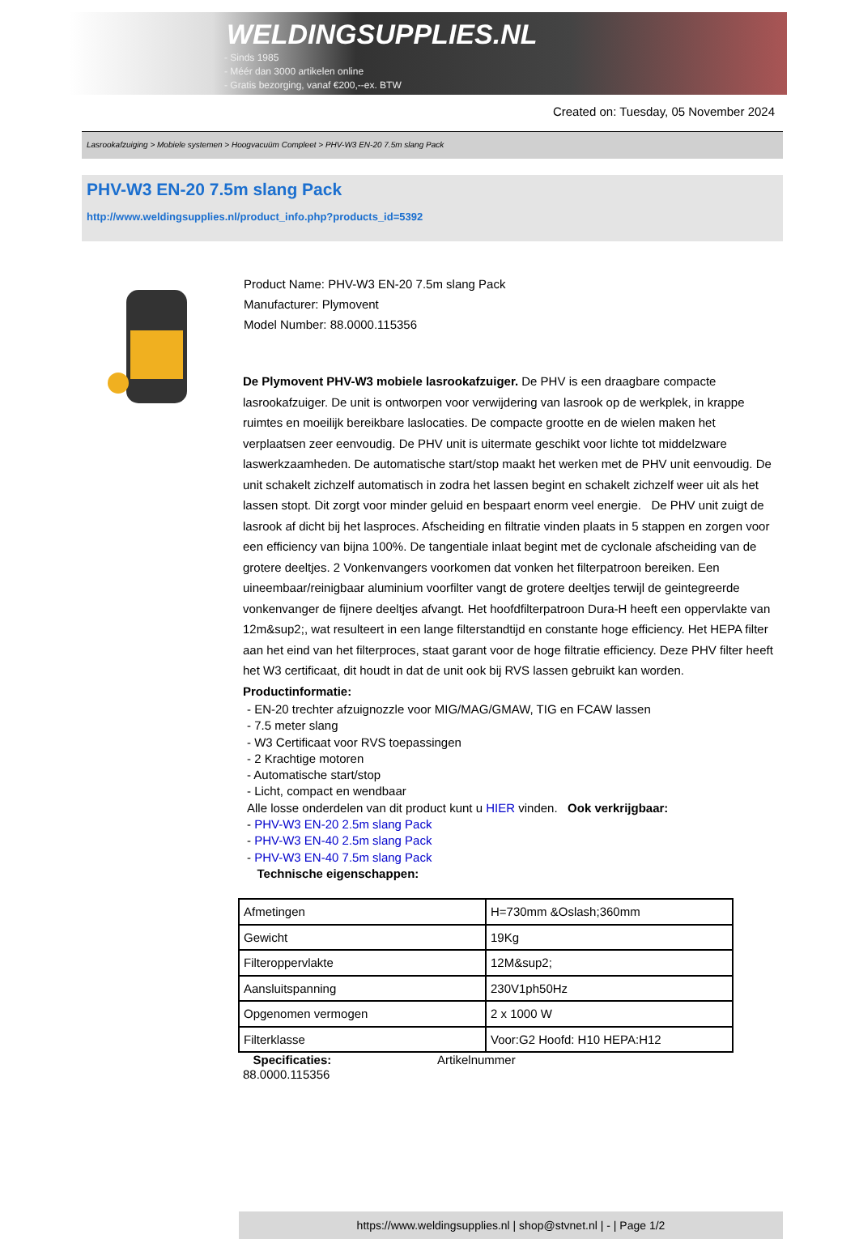WELDINGSUPPLIES.NL
- Sinds 1985
- Méér dan 3000 artikelen online
- Gratis bezorging, vanaf €200,--ex. BTW
Created on: Tuesday, 05 November 2024
Lasrookafzuiging > Mobiele systemen > Hoogvacuüm Compleet > PHV-W3 EN-20 7.5m slang Pack
PHV-W3 EN-20 7.5m slang Pack
http://www.weldingsupplies.nl/product_info.php?products_id=5392
Product Name: PHV-W3 EN-20 7.5m slang Pack
Manufacturer: Plymovent
Model Number: 88.0000.115356
De Plymovent PHV-W3 mobiele lasrookafzuiger. De PHV is een draagbare compacte lasrookafzuiger. De unit is ontworpen voor verwijdering van lasrook op de werkplek, in krappe ruimtes en moeilijk bereikbare laslocaties. De compacte grootte en de wielen maken het verplaatsen zeer eenvoudig. De PHV unit is uitermate geschikt voor lichte tot middelzware laswerkzaamheden. De automatische start/stop maakt het werken met de PHV unit eenvoudig. De unit schakelt zichzelf automatisch in zodra het lassen begint en schakelt zichzelf weer uit als het lassen stopt. Dit zorgt voor minder geluid en bespaart enorm veel energie. De PHV unit zuigt de lasrook af dicht bij het lasproces. Afscheiding en filtratie vinden plaats in 5 stappen en zorgen voor een efficiency van bijna 100%. De tangentiale inlaat begint met de cyclonale afscheiding van de grotere deeltjes. 2 Vonkenvangers voorkomen dat vonken het filterpatroon bereiken. Een uineembaar/reinigbaar aluminium voorfilter vangt de grotere deeltjes terwijl de geintegreerde vonkenvanger de fijnere deeltjes afvangt. Het hoofdfilterpatroon Dura-H heeft een oppervlakte van 12m&sup2;, wat resulteert in een lange filterstandtijd en constante hoge efficiency. Het HEPA filter aan het eind van het filterproces, staat garant voor de hoge filtratie efficiency. Deze PHV filter heeft het W3 certificaat, dit houdt in dat de unit ook bij RVS lassen gebruikt kan worden.
Productinformatie:
- EN-20 trechter afzuignozzle voor MIG/MAG/GMAW, TIG en FCAW lassen
- 7.5 meter slang
- W3 Certificaat voor RVS toepassingen
- 2 Krachtige motoren
- Automatische start/stop
- Licht, compact en wendbaar
Alle losse onderdelen van dit product kunt u HIER vinden. Ook verkrijgbaar:
- PHV-W3 EN-20 2.5m slang Pack
- PHV-W3 EN-40 2.5m slang Pack
- PHV-W3 EN-40 7.5m slang Pack
Technische eigenschappen:
| Afmetingen | H=730mm &Oslash;360mm |
| Gewicht | 19Kg |
| Filteroppervlakte | 12M&sup2; |
| Aansluitspanning | 230V1ph50Hz |
| Opgenomen vermogen | 2 x 1000 W |
| Filterklasse | Voor:G2 Hoofd: H10 HEPA:H12 |
Specificaties:
88.0000.115356
Artikelnummer
https://www.weldingsupplies.nl | shop@stvnet.nl | - | Page 1/2